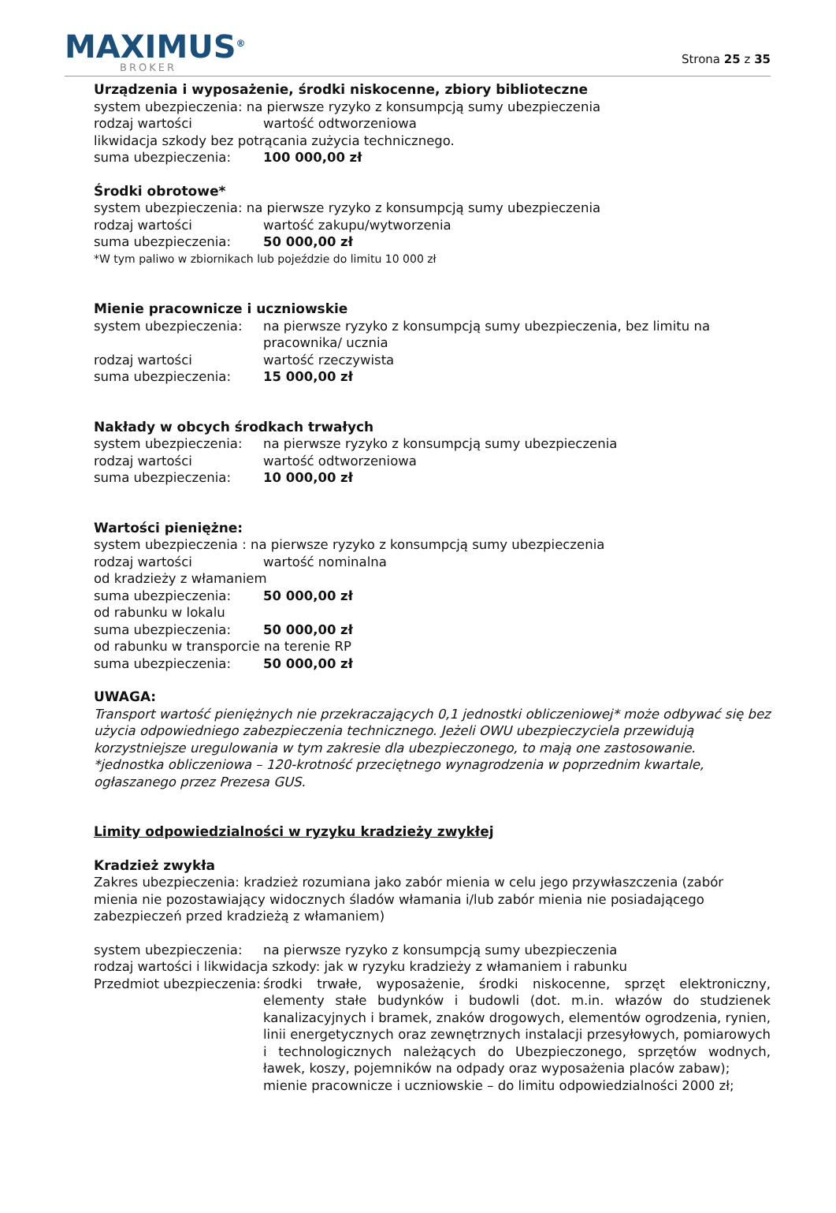MAXIMUS<sup>®</sup>
BROKER
Strona 25 z 35
Urządzenia i wyposażenie, środki niskocenne, zbiory biblioteczne
system ubezpieczenia: na pierwsze ryzyko z konsumpcją sumy ubezpieczenia
rodzaj wartości wartość odtworzeniowa
likwidacja szkody bez potrącania zużycia technicznego.
suma ubezpieczenia: 100 000,00 zł
Środki obrotowe*
system ubezpieczenia: na pierwsze ryzyko z konsumpcją sumy ubezpieczenia
rodzaj wartości wartość zakupu/wytworzenia
suma ubezpieczenia: 50 000,00 zł
*W tym paliwo w zbiornikach lub pojeździe do limitu 10 000 zł
Mienie pracownicze i uczniowskie
system ubezpieczenia: na pierwsze ryzyko z konsumpcją sumy ubezpieczenia, bez limitu na pracownika/ ucznia
rodzaj wartości wartość rzeczywista
suma ubezpieczenia: 15 000,00 zł
Nakłady w obcych środkach trwałych
system ubezpieczenia: na pierwsze ryzyko z konsumpcją sumy ubezpieczenia
rodzaj wartości wartość odtworzeniowa
suma ubezpieczenia: 10 000,00 zł
Wartości pieniężne:
system ubezpieczenia : na pierwsze ryzyko z konsumpcją sumy ubezpieczenia
rodzaj wartości wartość nominalna
od kradzieży z włamaniem
suma ubezpieczenia: 50 000,00 zł
od rabunku w lokalu
suma ubezpieczenia: 50 000,00 zł
od rabunku w transporcie na terenie RP
suma ubezpieczenia: 50 000,00 zł
UWAGA:
Transport wartość pieniężnych nie przekraczających 0,1 jednostki obliczeniowej* może odbywać się bez użycia odpowiedniego zabezpieczenia technicznego. Jeżeli OWU ubezpieczyciela przewidują korzystniejsze uregulowania w tym zakresie dla ubezpieczonego, to mają one zastosowanie.
*jednostka obliczeniowa – 120-krotność przeciętnego wynagrodzenia w poprzednim kwartale, ogłaszanego przez Prezesa GUS.
Limity odpowiedzialności w ryzyku kradzieży zwykłej
Kradzież zwykła
Zakres ubezpieczenia: kradzież rozumiana jako zabór mienia w celu jego przywłaszczenia (zabór mienia nie pozostawiający widocznych śladów włamania i/lub zabór mienia nie posiadającego zabezpieczeń przed kradzieżą z włamaniem)
system ubezpieczenia: na pierwsze ryzyko z konsumpcją sumy ubezpieczenia
rodzaj wartości i likwidacja szkody: jak w ryzyku kradzieży z włamaniem i rabunku
Przedmiot ubezpieczenia: środki trwałe, wyposażenie, środki niskocenne, sprzęt elektroniczny, elementy stałe budynków i budowli (dot. m.in. włazów do studzienek kanalizacyjnych i bramek, znaków drogowych, elementów ogrodzenia, rynien, linii energetycznych oraz zewnętrznych instalacji przesyłowych, pomiarowych i technologicznych należących do Ubezpieczonego, sprzętów wodnych, ławek, koszy, pojemników na odpady oraz wyposażenia placów zabaw);
mienie pracownicze i uczniowskie – do limitu odpowiedzialności 2000 zł;